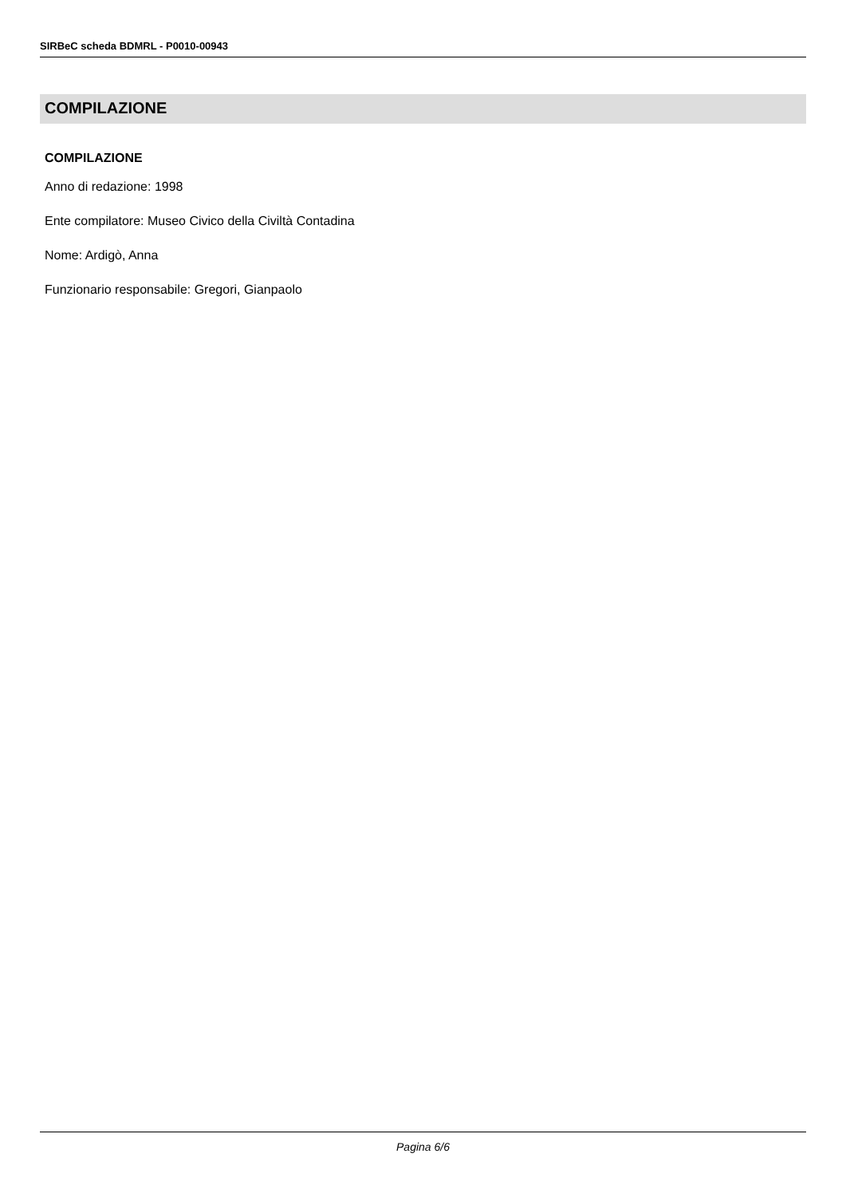SIRBeC scheda BDMRL - P0010-00943
COMPILAZIONE
COMPILAZIONE
Anno di redazione: 1998
Ente compilatore: Museo Civico della Civiltà Contadina
Nome: Ardigò, Anna
Funzionario responsabile: Gregori, Gianpaolo
Pagina 6/6